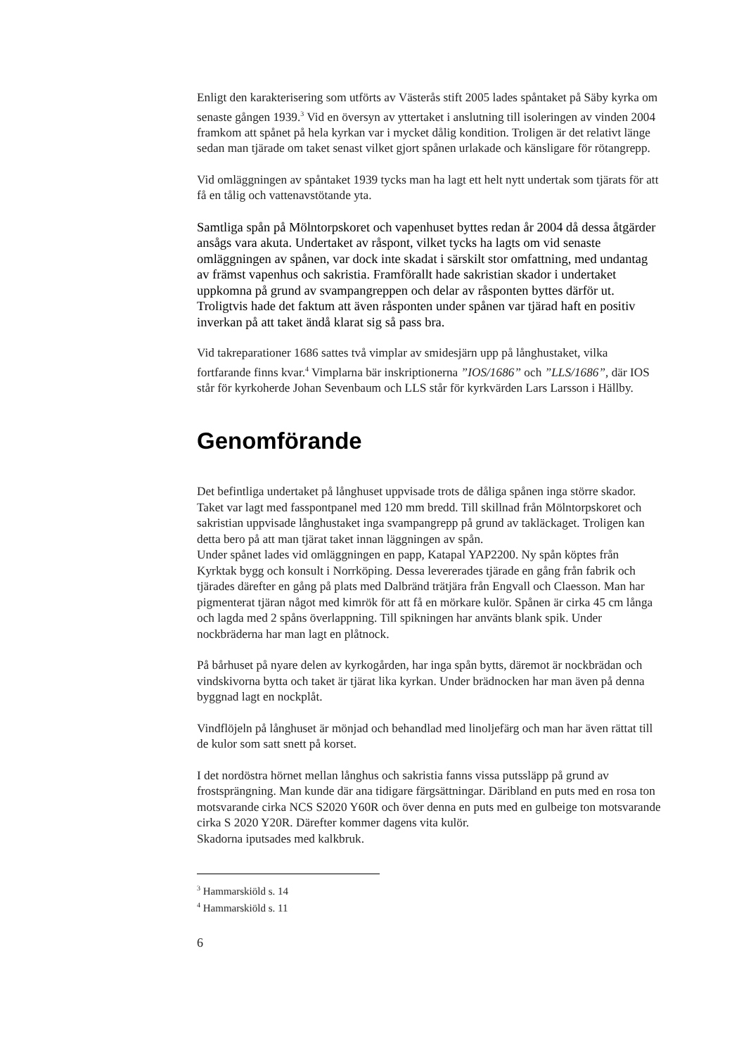Enligt den karakterisering som utförts av Västerås stift 2005 lades spåntaket på Säby kyrka om senaste gången 1939.<sup>3</sup> Vid en översyn av yttertaket i anslutning till isoleringen av vinden 2004 framkom att spånet på hela kyrkan var i mycket dålig kondition. Troligen är det relativt länge sedan man tjärade om taket senast vilket gjort spånen urlakade och känsligare för rötangrepp.
Vid omläggningen av spåntaket 1939 tycks man ha lagt ett helt nytt undertak som tjärats för att få en tålig och vattenavstötande yta.
Samtliga spån på Mölntorpskoret och vapenhuset byttes redan år 2004 då dessa åtgärder ansågs vara akuta. Undertaket av råspont, vilket tycks ha lagts om vid senaste omläggningen av spånen, var dock inte skadat i särskilt stor omfattning, med undantag av främst vapenhus och sakristia. Framförallt hade sakristian skador i undertaket uppkomna på grund av svampangreppen och delar av råsponten byttes därför ut. Troligtvis hade det faktum att även råsponten under spånen var tjärad haft en positiv inverkan på att taket ändå klarat sig så pass bra.
Vid takreparationer 1686 sattes två vimplar av smidesjärn upp på långhustaket, vilka fortfarande finns kvar.<sup>4</sup> Vimplarna bär inskriptionerna ”IOS/1686” och ”LLS/1686”, där IOS står för kyrkoherde Johan Sevenbaum och LLS står för kyrkvärden Lars Larsson i Hällby.
Genomförande
Det befintliga undertaket på långhuset uppvisade trots de dåliga spånen inga större skador. Taket var lagt med fasspontpanel med 120 mm bredd. Till skillnad från Mölntorpskoret och sakristian uppvisade långhustaket inga svampangrepp på grund av takläckaget. Troligen kan detta bero på att man tjärat taket innan läggningen av spån.
Under spånet lades vid omläggningen en papp, Katapal YAP2200. Ny spån köptes från Kyrktak bygg och konsult i Norrköping. Dessa levererades tjärade en gång från fabrik och tjärades därefter en gång på plats med Dalbränd trätjära från Engvall och Claesson. Man har pigmenterat tjäran något med kimrök för att få en mörkare kulör. Spånen är cirka 45 cm långa och lagda med 2 spåns överlappning. Till spikningen har använts blank spik. Under nockbräderna har man lagt en plåtnock.
På bårhuset på nyare delen av kyrkogården, har inga spån bytts, däremot är nockbrädan och vindskivorna bytta och taket är tjärat lika kyrkan. Under brädnocken har man även på denna byggnad lagt en nockplåt.
Vindflöjeln på långhuset är mönjad och behandlad med linoljefärg och man har även rättat till de kulor som satt snett på korset.
I det nordöstra hörnet mellan långhus och sakristia fanns vissa putssläpp på grund av frostsprängning. Man kunde där ana tidigare färgsättningar. Däribland en puts med en rosa ton motsvarande cirka NCS S2020 Y60R och över denna en puts med en gulbeige ton motsvarande cirka S 2020 Y20R. Därefter kommer dagens vita kulör.
Skadorna iputsades med kalkbruk.
<sup>3</sup> Hammarskiöld s. 14
<sup>4</sup> Hammarskiöld s. 11
6